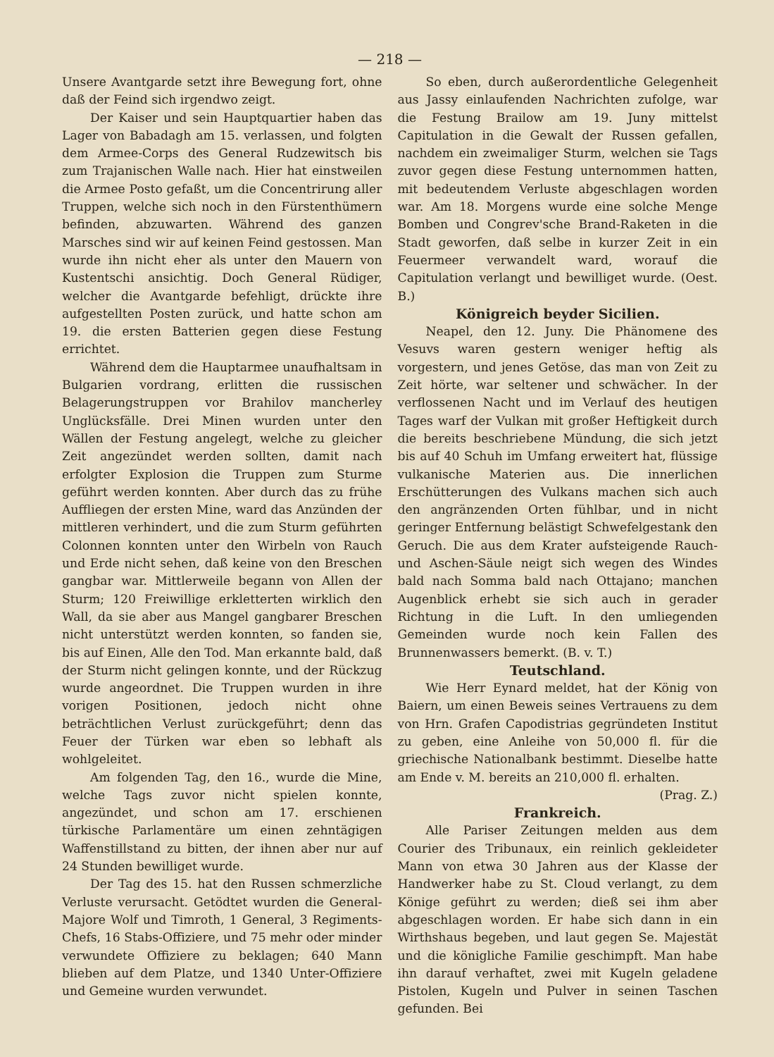— 218 —
Unsere Avantgarde setzt ihre Bewegung fort, ohne daß der Feind sich irgendwo zeigt.
Der Kaiser und sein Hauptquartier haben das Lager von Babadagh am 15. verlassen, und folgten dem Armee-Corps des General Rudzewitsch bis zum Trajanischen Walle nach. Hier hat einstweilen die Armee Posto gefaßt, um die Concentrirung aller Truppen, welche sich noch in den Fürstenthümern befinden, abzuwarten. Während des ganzen Marsches sind wir auf keinen Feind gestossen. Man wurde ihn nicht eher als unter den Mauern von Kustentschi ansichtig. Doch General Rüdiger, welcher die Avantgarde befehligt, drückte ihre aufgestellten Posten zurück, und hatte schon am 19. die ersten Batterien gegen diese Festung errichtet.
Während dem die Hauptarmee unaufhaltsam in Bulgarien vordrang, erlitten die russischen Belagerungstruppen vor Brahilov mancherley Unglücksfälle. Drei Minen wurden unter den Wällen der Festung angelegt, welche zu gleicher Zeit angezündet werden sollten, damit nach erfolgter Explosion die Truppen zum Sturme geführt werden konnten. Aber durch das zu frühe Auffliegen der ersten Mine, ward das Anzünden der mittleren verhindert, und die zum Sturm geführten Colonnen konnten unter den Wirbeln von Rauch und Erde nicht sehen, daß keine von den Breschen gangbar war. Mittlerweile begann von Allen der Sturm; 120 Freiwillige erkletterten wirklich den Wall, da sie aber aus Mangel gangbarer Breschen nicht unterstützt werden konnten, so fanden sie, bis auf Einen, Alle den Tod. Man erkannte bald, daß der Sturm nicht gelingen konnte, und der Rückzug wurde angeordnet. Die Truppen wurden in ihre vorigen Positionen, jedoch nicht ohne beträchtlichen Verlust zurückgeführt; denn das Feuer der Türken war eben so lebhaft als wohlgeleitet.
Am folgenden Tag, den 16., wurde die Mine, welche Tags zuvor nicht spielen konnte, angezündet, und schon am 17. erschienen türkische Parlamentäre um einen zehntägigen Waffenstillstand zu bitten, der ihnen aber nur auf 24 Stunden bewilliget wurde.
Der Tag des 15. hat den Russen schmerzliche Verluste verursacht. Getödtet wurden die General-Majore Wolf und Timroth, 1 General, 3 Regiments-Chefs, 16 Stabs-Offiziere, und 75 mehr oder minder verwundete Offiziere zu beklagen; 640 Mann blieben auf dem Platze, und 1340 Unter-Offiziere und Gemeine wurden verwundet.
So eben, durch außerordentliche Gelegenheit aus Jassy einlaufenden Nachrichten zufolge, war die Festung Brailow am 19. Juny mittelst Capitulation in die Gewalt der Russen gefallen, nachdem ein zweimaliger Sturm, welchen sie Tags zuvor gegen diese Festung unternommen hatten, mit bedeutendem Verluste abgeschlagen worden war. Am 18. Morgens wurde eine solche Menge Bomben und Congrev'sche Brand-Raketen in die Stadt geworfen, daß selbe in kurzer Zeit in ein Feuermeer verwandelt ward, worauf die Capitulation verlangt und bewilliget wurde. (Oest. B.)
Königreich beyder Sicilien.
Neapel, den 12. Juny. Die Phänomene des Vesuvs waren gestern weniger heftig als vorgestern, und jenes Getöse, das man von Zeit zu Zeit hörte, war seltener und schwächer. In der verflossenen Nacht und im Verlauf des heutigen Tages warf der Vulkan mit großer Heftigkeit durch die bereits beschriebene Mündung, die sich jetzt bis auf 40 Schuh im Umfang erweitert hat, flüssige vulkanische Materien aus. Die innerlichen Erschütterungen des Vulkans machen sich auch den angränzenden Orten fühlbar, und in nicht geringer Entfernung belästigt Schwefelgestank den Geruch. Die aus dem Krater aufsteigende Rauch- und Aschen-Säule neigt sich wegen des Windes bald nach Somma bald nach Ottajano; manchen Augenblick erhebt sie sich auch in gerader Richtung in die Luft. In den umliegenden Gemeinden wurde noch kein Fallen des Brunnenwassers bemerkt. (B. v. T.)
Teutschland.
Wie Herr Eynard meldet, hat der König von Baiern, um einen Beweis seines Vertrauens zu dem von Hrn. Grafen Capodistrias gegründeten Institut zu geben, eine Anleihe von 50,000 fl. für die griechische Nationalbank bestimmt. Dieselbe hatte am Ende v. M. bereits an 210,000 fl. erhalten.
(Prag. Z.)
Frankreich.
Alle Pariser Zeitungen melden aus dem Courier des Tribunaux, ein reinlich gekleideter Mann von etwa 30 Jahren aus der Klasse der Handwerker habe zu St. Cloud verlangt, zu dem Könige geführt zu werden; dieß sei ihm aber abgeschlagen worden. Er habe sich dann in ein Wirthshaus begeben, und laut gegen Se. Majestät und die königliche Familie geschimpft. Man habe ihn darauf verhaftet, zwei mit Kugeln geladene Pistolen, Kugeln und Pulver in seinen Taschen gefunden. Bei